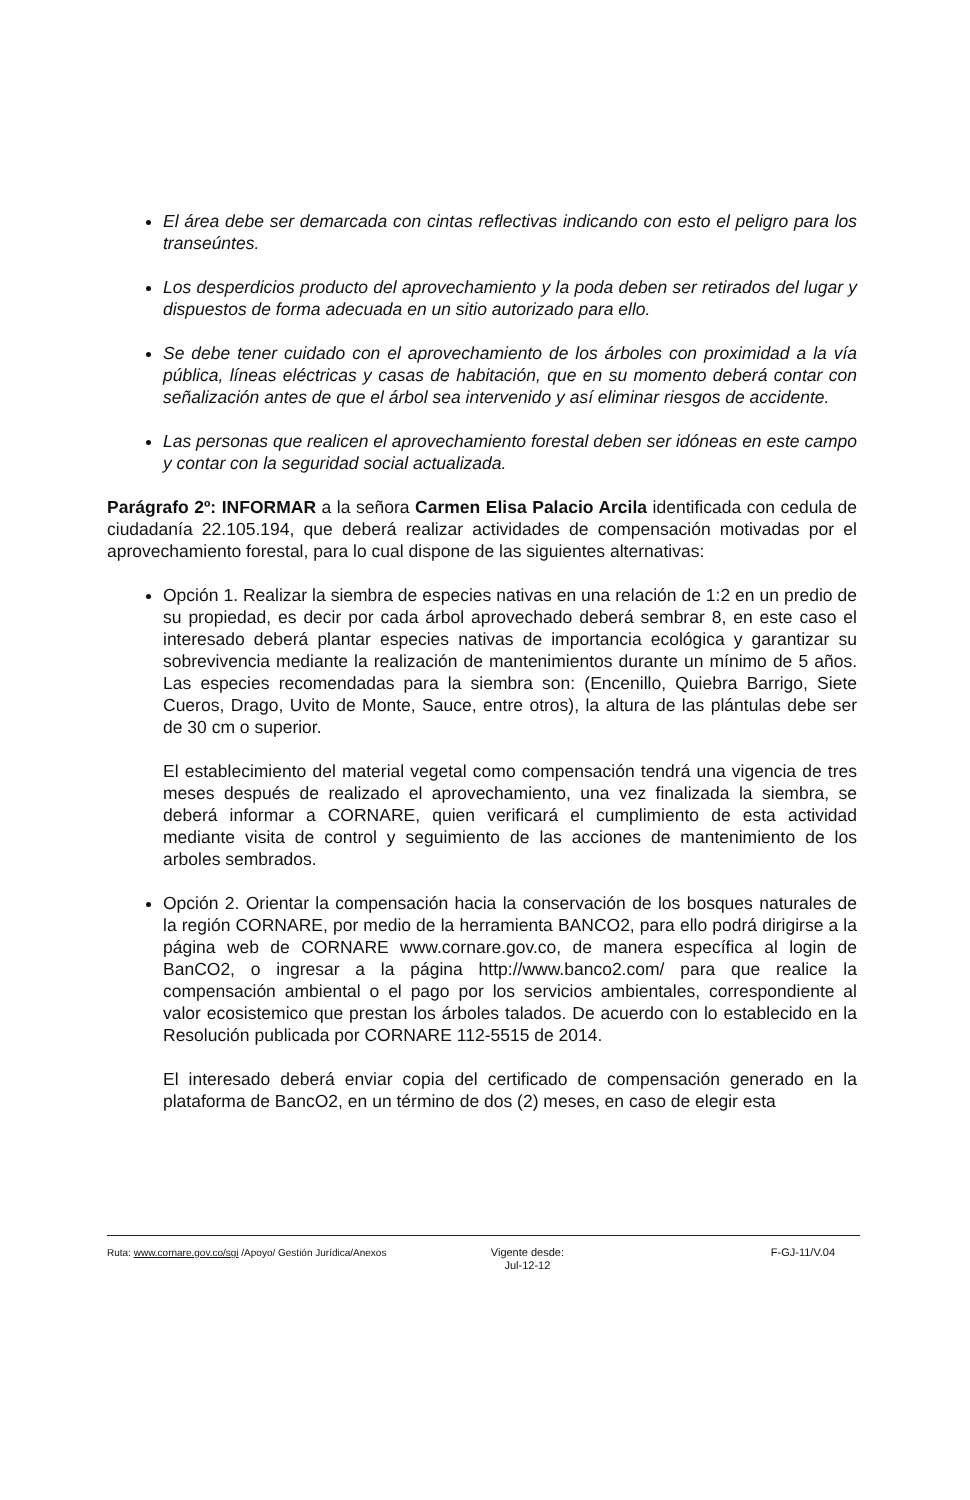El área debe ser demarcada con cintas reflectivas indicando con esto el peligro para los transeúntes.
Los desperdicios producto del aprovechamiento y la poda deben ser retirados del lugar y dispuestos de forma adecuada en un sitio autorizado para ello.
Se debe tener cuidado con el aprovechamiento de los árboles con proximidad a la vía pública, líneas eléctricas y casas de habitación, que en su momento deberá contar con señalización antes de que el árbol sea intervenido y así eliminar riesgos de accidente.
Las personas que realicen el aprovechamiento forestal deben ser idóneas en este campo y contar con la seguridad social actualizada.
Parágrafo 2º: INFORMAR a la señora Carmen Elisa Palacio Arcila identificada con cedula de ciudadanía 22.105.194, que deberá realizar actividades de compensación motivadas por el aprovechamiento forestal, para lo cual dispone de las siguientes alternativas:
Opción 1. Realizar la siembra de especies nativas en una relación de 1:2 en un predio de su propiedad, es decir por cada árbol aprovechado deberá sembrar 8, en este caso el interesado deberá plantar especies nativas de importancia ecológica y garantizar su sobrevivencia mediante la realización de mantenimientos durante un mínimo de 5 años. Las especies recomendadas para la siembra son: (Encenillo, Quiebra Barrigo, Siete Cueros, Drago, Uvito de Monte, Sauce, entre otros), la altura de las plántulas debe ser de 30 cm o superior.
El establecimiento del material vegetal como compensación tendrá una vigencia de tres meses después de realizado el aprovechamiento, una vez finalizada la siembra, se deberá informar a CORNARE, quien verificará el cumplimiento de esta actividad mediante visita de control y seguimiento de las acciones de mantenimiento de los arboles sembrados.
Opción 2. Orientar la compensación hacia la conservación de los bosques naturales de la región CORNARE, por medio de la herramienta BANCO2, para ello podrá dirigirse a la página web de CORNARE www.cornare.gov.co, de manera específica al login de BanCO2, o ingresar a la página http://www.banco2.com/ para que realice la compensación ambiental o el pago por los servicios ambientales, correspondiente al valor ecosistemico que prestan los árboles talados. De acuerdo con lo establecido en la Resolución publicada por CORNARE 112-5515 de 2014.
El interesado deberá enviar copia del certificado de compensación generado en la plataforma de BancO2, en un término de dos (2) meses, en caso de elegir esta
Ruta: www.cornare.gov.co/sgi /Apoyo/ Gestión Jurídica/Anexos
Vigente desde:
Jul-12-12
F-GJ-11/V.04